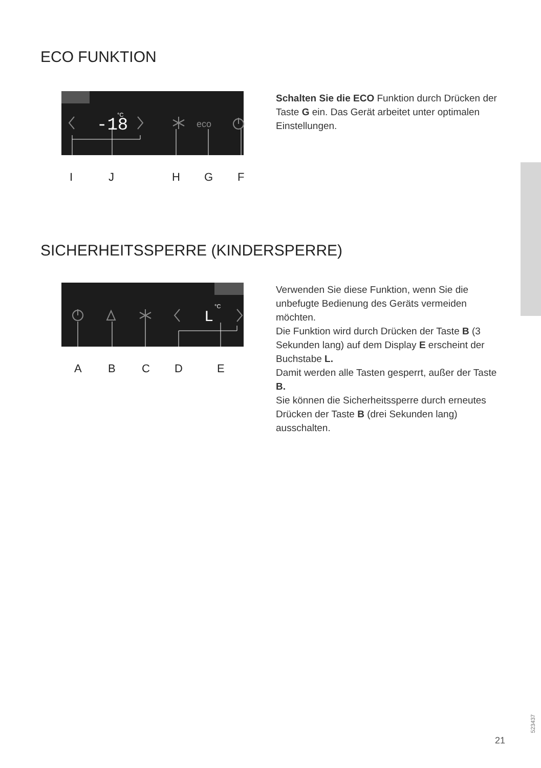ECO FUNKTION
-18
°C
eco
I
J
H
G
F
Schalten Sie die ECO Funktion durch Drücken der Taste G ein. Das Gerät arbeitet unter optimalen Einstellungen.
SICHERHEITSSPERRE (KINDERSPERRE)
L
°C
A
B
C
D
E
Verwenden Sie diese Funktion, wenn Sie die unbefugte Bedienung des Geräts vermeiden möchten.
Die Funktion wird durch Drücken der Taste B (3 Sekunden lang) auf dem Display E erscheint der Buchstabe L.
Damit werden alle Tasten gesperrt, außer der Taste B.
Sie können die Sicherheitssperre durch erneutes Drücken der Taste B (drei Sekunden lang) ausschalten.
523437
21